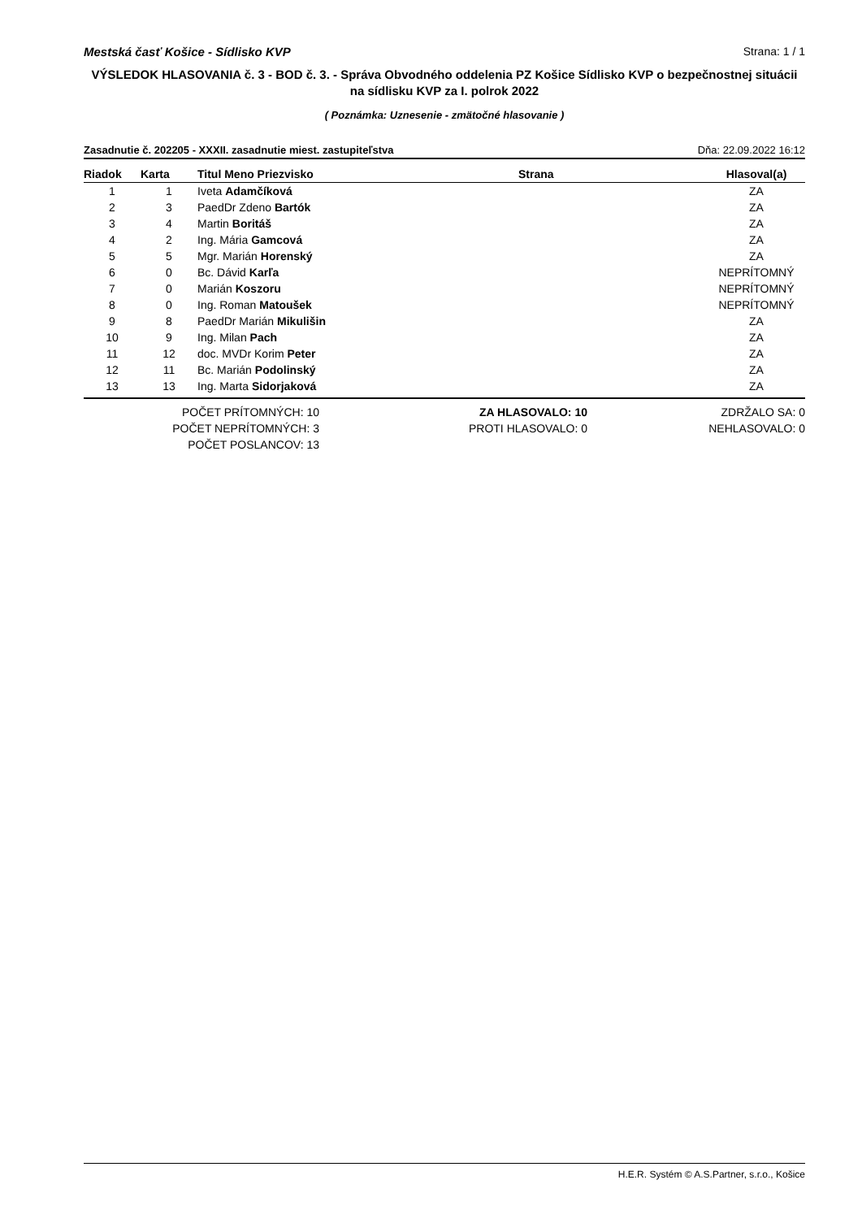Mestská časť Košice - Sídlisko KVP Strana: 1 / 1
VÝSLEDOK HLASOVANIA č. 3 - BOD č. 3. - Správa Obvodného oddelenia PZ Košice Sídlisko KVP o bezpečnostnej situácii na sídlisku KVP za I. polrok 2022
( Poznámka: Uznesenie - zmätočné hlasovanie )
Zasadnutie č. 202205 - XXXII. zasadnutie miest. zastupiteľstva Dňa: 22.09.2022 16:12
| Riadok | Karta | Titul Meno Priezvisko | Strana | Hlasoval(a) |
| --- | --- | --- | --- | --- |
| 1 | 1 | Iveta Adamčíková | | ZA |
| 2 | 3 | PaedDr Zdeno Bartók | | ZA |
| 3 | 4 | Martin Boritáš | | ZA |
| 4 | 2 | Ing. Mária Gamcová | | ZA |
| 5 | 5 | Mgr. Marián Horenský | | ZA |
| 6 | 0 | Bc. Dávid Karľa | | NEPRÍTOMNÝ |
| 7 | 0 | Marián Koszoru | | NEPRÍTOMNÝ |
| 8 | 0 | Ing. Roman Matoušek | | NEPRÍTOMNÝ |
| 9 | 8 | PaedDr Marián Mikulišin | | ZA |
| 10 | 9 | Ing. Milan Pach | | ZA |
| 11 | 12 | doc. MVDr Korim Peter | | ZA |
| 12 | 11 | Bc. Marián Podolinský | | ZA |
| 13 | 13 | Ing. Marta Sidorjaková | | ZA |
POČET PRÍTOMNÝCH: 10
POČET NEPRÍTOMNÝCH: 3
POČET POSLANCOV: 13
ZA HLASOVALO: 10
PROTI HLASOVALO: 0
ZDRŽALO SA: 0
NEHLASOVALO: 0
H.E.R. Systém © A.S.Partner, s.r.o., Košice